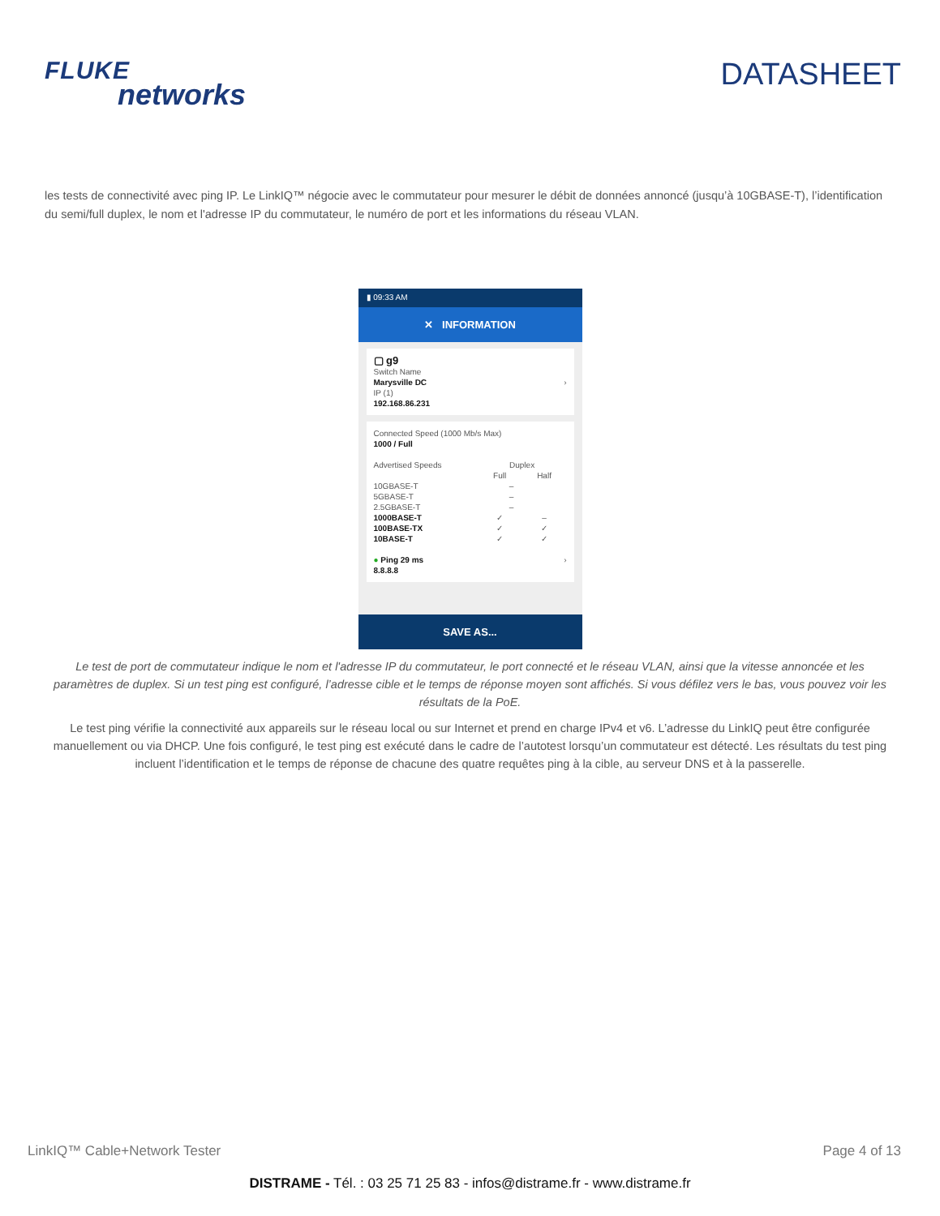FLUKE
networks
DATASHEET
les tests de connectivité avec ping IP. Le LinkIQ™ négocie avec le commutateur pour mesurer le débit de données annoncé (jusqu’à 10GBASE-T), l’identification du semi/full duplex, le nom et l'adresse IP du commutateur, le numéro de port et les informations du réseau VLAN.
▮ 09:33 AM
✕ INFORMATION
▢ g9
Switch Name
Marysville DC ›
IP (1)
192.168.86.231
Connected Speed (1000 Mb/s Max)
1000 / Full
Advertised Speeds Duplex
Full Half
10GBASE-T –
5GBASE-T –
2.5GBASE-T –
1000BASE-T ✓ –
100BASE-TX ✓ ✓
10BASE-T ✓ ✓
● Ping 29 ms ›
8.8.8.8
SAVE AS...
Le test de port de commutateur indique le nom et l'adresse IP du commutateur, le port connecté et le réseau VLAN, ainsi que la vitesse annoncée et les paramètres de duplex. Si un test ping est configuré, l’adresse cible et le temps de réponse moyen sont affichés. Si vous défilez vers le bas, vous pouvez voir les résultats de la PoE.
Le test ping vérifie la connectivité aux appareils sur le réseau local ou sur Internet et prend en charge IPv4 et v6. L’adresse du LinkIQ peut être configurée manuellement ou via DHCP. Une fois configuré, le test ping est exécuté dans le cadre de l’autotest lorsqu’un commutateur est détecté. Les résultats du test ping incluent l’identification et le temps de réponse de chacune des quatre requêtes ping à la cible, au serveur DNS et à la passerelle.
LinkIQ™ Cable+Network Tester Page 4 of 13
DISTRAME - Tél. : 03 25 71 25 83 - infos@distrame.fr - www.distrame.fr